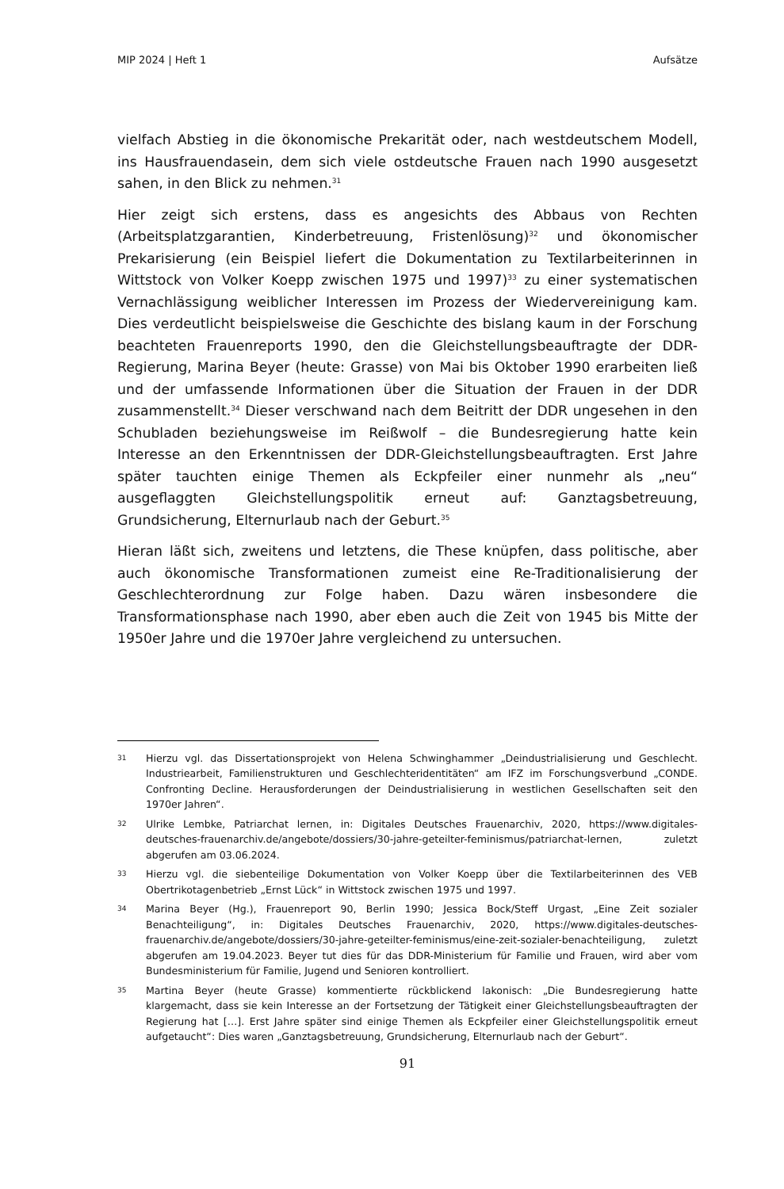MIP 2024 | Heft 1 Aufsätze
vielfach Abstieg in die ökonomische Prekarität oder, nach westdeutschem Modell, ins Hausfrauendasein, dem sich viele ostdeutsche Frauen nach 1990 ausgesetzt sahen, in den Blick zu nehmen.<sup>31</sup>
Hier zeigt sich erstens, dass es angesichts des Abbaus von Rechten (Arbeitsplatzgarantien, Kinderbetreuung, Fristenlösung)<sup>32</sup> und ökonomischer Prekarisierung (ein Beispiel liefert die Dokumentation zu Textilarbeiterinnen in Wittstock von Volker Koepp zwischen 1975 und 1997)<sup>33</sup> zu einer systematischen Vernachlässigung weiblicher Interessen im Prozess der Wiedervereinigung kam. Dies verdeutlicht beispielsweise die Geschichte des bislang kaum in der Forschung beachteten Frauenreports 1990, den die Gleichstellungsbeauftragte der DDR-Regierung, Marina Beyer (heute: Grasse) von Mai bis Oktober 1990 erarbeiten ließ und der umfassende Informationen über die Situation der Frauen in der DDR zusammenstellt.<sup>34</sup> Dieser verschwand nach dem Beitritt der DDR ungesehen in den Schubladen beziehungsweise im Reißwolf – die Bundesregierung hatte kein Interesse an den Erkenntnissen der DDR-Gleichstellungsbeauftragten. Erst Jahre später tauchten einige Themen als Eckpfeiler einer nunmehr als „neu“ ausgeflaggten Gleichstellungspolitik erneut auf: Ganztagsbetreuung, Grundsicherung, Elternurlaub nach der Geburt.<sup>35</sup>
Hieran läßt sich, zweitens und letztens, die These knüpfen, dass politische, aber auch ökonomische Transformationen zumeist eine Re-Traditionalisierung der Geschlechterordnung zur Folge haben. Dazu wären insbesondere die Transformationsphase nach 1990, aber eben auch die Zeit von 1945 bis Mitte der 1950er Jahre und die 1970er Jahre vergleichend zu untersuchen.
31 Hierzu vgl. das Dissertationsprojekt von Helena Schwinghammer „Deindustrialisierung und Geschlecht. Industriearbeit, Familienstrukturen und Geschlechteridentitäten“ am IFZ im Forschungsverbund „CONDE. Confronting Decline. Herausforderungen der Deindustrialisierung in westlichen Gesellschaften seit den 1970er Jahren“.
32 Ulrike Lembke, Patriarchat lernen, in: Digitales Deutsches Frauenarchiv, 2020, https://www.digitales-deutsches-frauenarchiv.de/angebote/dossiers/30-jahre-geteilter-feminismus/patriarchat-lernen, zuletzt abgerufen am 03.06.2024.
33 Hierzu vgl. die siebenteilige Dokumentation von Volker Koepp über die Textilarbeiterinnen des VEB Obertrikotagenbetrieb „Ernst Lück“ in Wittstock zwischen 1975 und 1997.
34 Marina Beyer (Hg.), Frauenreport 90, Berlin 1990; Jessica Bock/Steff Urgast, „Eine Zeit sozialer Benachteiligung“, in: Digitales Deutsches Frauenarchiv, 2020, https://www.digitales-deutsches-frauenarchiv.de/angebote/dossiers/30-jahre-geteilter-feminismus/eine-zeit-sozialer-benachteiligung, zuletzt abgerufen am 19.04.2023. Beyer tut dies für das DDR-Ministerium für Familie und Frauen, wird aber vom Bundesministerium für Familie, Jugend und Senioren kontrolliert.
35 Martina Beyer (heute Grasse) kommentierte rückblickend lakonisch: „Die Bundesregierung hatte klargemacht, dass sie kein Interesse an der Fortsetzung der Tätigkeit einer Gleichstellungsbeauftragten der Regierung hat […]. Erst Jahre später sind einige Themen als Eckpfeiler einer Gleichstellungspolitik erneut aufgetaucht“: Dies waren „Ganztagsbetreuung, Grundsicherung, Elternurlaub nach der Geburt“.
91